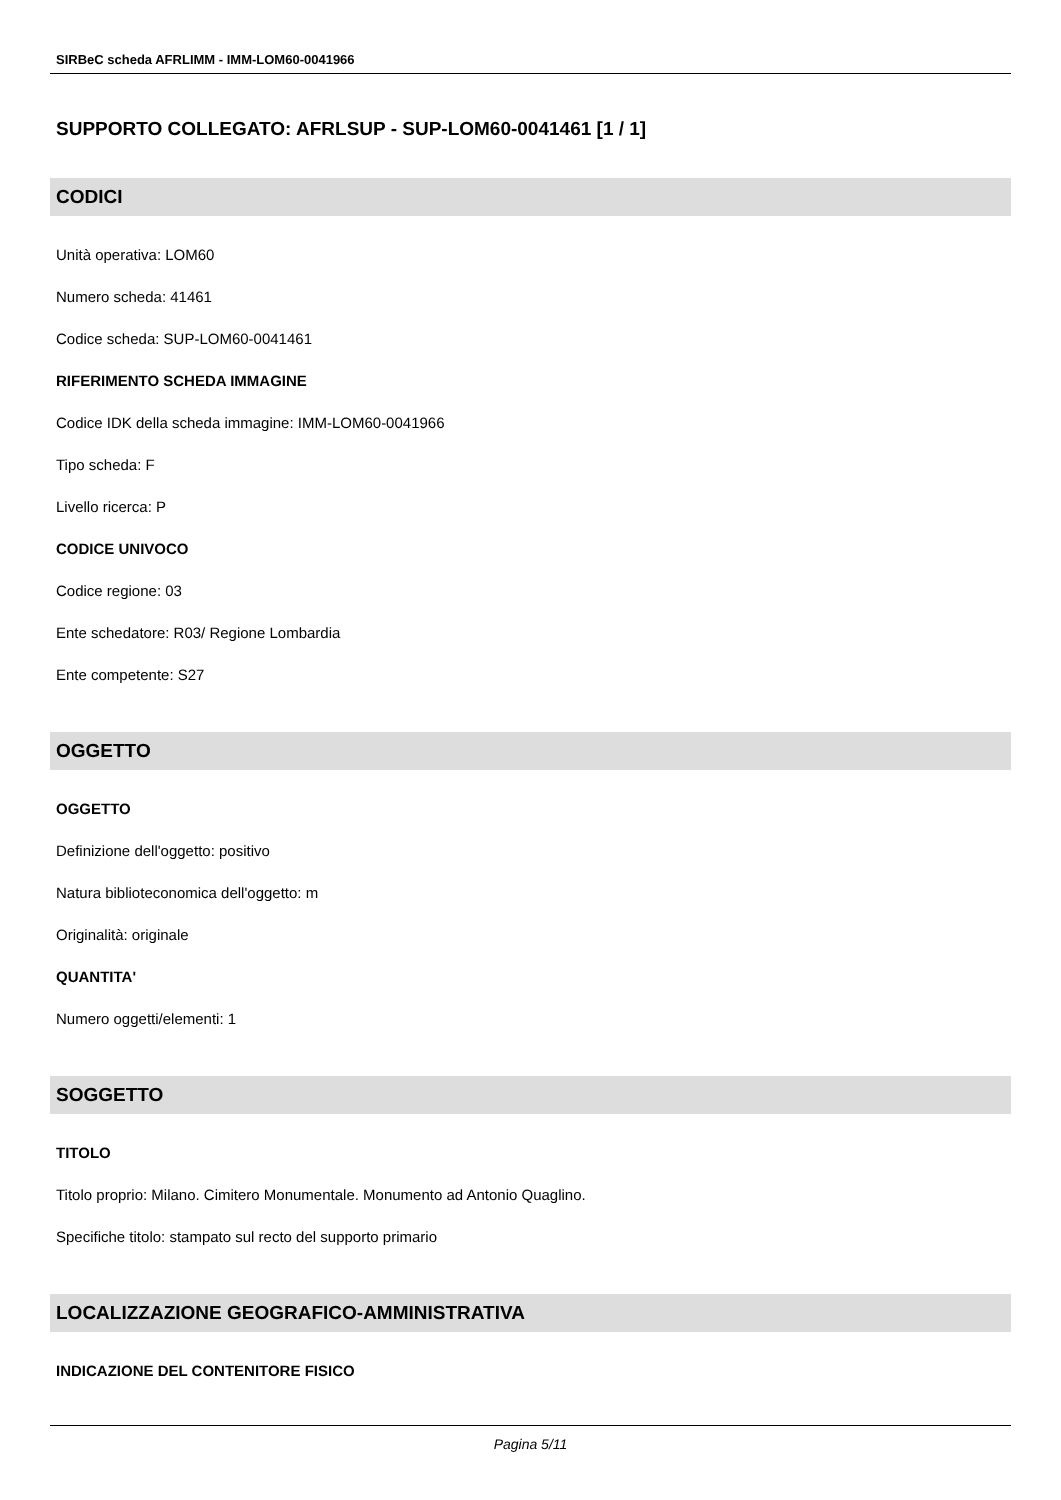SIRBeC scheda AFRLIMM - IMM-LOM60-0041966
SUPPORTO COLLEGATO: AFRLSUP - SUP-LOM60-0041461 [1 / 1]
CODICI
Unità operativa: LOM60
Numero scheda: 41461
Codice scheda: SUP-LOM60-0041461
RIFERIMENTO SCHEDA IMMAGINE
Codice IDK della scheda immagine: IMM-LOM60-0041966
Tipo scheda: F
Livello ricerca: P
CODICE UNIVOCO
Codice regione: 03
Ente schedatore: R03/ Regione Lombardia
Ente competente: S27
OGGETTO
OGGETTO
Definizione dell'oggetto: positivo
Natura biblioteconomica dell'oggetto: m
Originalità: originale
QUANTITA'
Numero oggetti/elementi: 1
SOGGETTO
TITOLO
Titolo proprio: Milano. Cimitero Monumentale. Monumento ad Antonio Quaglino.
Specifiche titolo: stampato sul recto del supporto primario
LOCALIZZAZIONE GEOGRAFICO-AMMINISTRATIVA
INDICAZIONE DEL CONTENITORE FISICO
Pagina 5/11